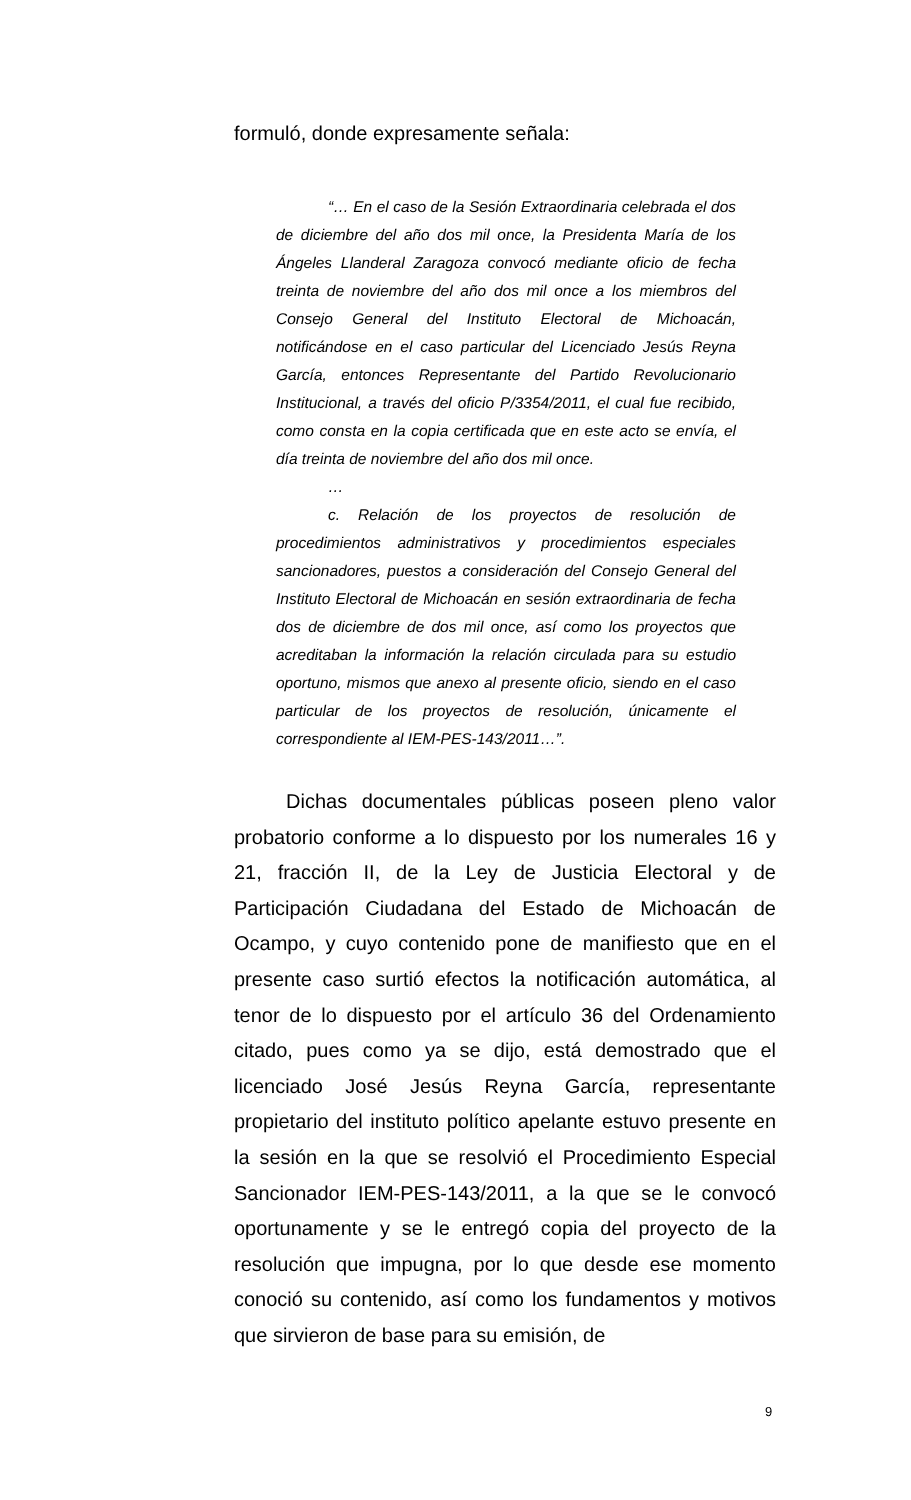formuló, donde expresamente señala:
“… En el caso de la Sesión Extraordinaria celebrada el dos de diciembre del año dos mil once, la Presidenta María de los Ángeles Llanderal Zaragoza convocó mediante oficio de fecha treinta de noviembre del año dos mil once a los miembros del Consejo General del Instituto Electoral de Michoacán, notificándose en el caso particular del Licenciado Jesús Reyna García, entonces Representante del Partido Revolucionario Institucional, a través del oficio P/3354/2011, el cual fue recibido, como consta en la copia certificada que en este acto se envía, el día treinta de noviembre del año dos mil once.
…
c. Relación de los proyectos de resolución de procedimientos administrativos y procedimientos especiales sancionadores, puestos a consideración del Consejo General del Instituto Electoral de Michoacán en sesión extraordinaria de fecha dos de diciembre de dos mil once, así como los proyectos que acreditaban la información la relación circulada para su estudio oportuno, mismos que anexo al presente oficio, siendo en el caso particular de los proyectos de resolución, únicamente el correspondiente al IEM-PES-143/2011…”.
Dichas documentales públicas poseen pleno valor probatorio conforme a lo dispuesto por los numerales 16 y 21, fracción II, de la Ley de Justicia Electoral y de Participación Ciudadana del Estado de Michoacán de Ocampo, y cuyo contenido pone de manifiesto que en el presente caso surtió efectos la notificación automática, al tenor de lo dispuesto por el artículo 36 del Ordenamiento citado, pues como ya se dijo, está demostrado que el licenciado José Jesús Reyna García, representante propietario del instituto político apelante estuvo presente en la sesión en la que se resolvió el Procedimiento Especial Sancionador IEM-PES-143/2011, a la que se le convocó oportunamente y se le entregó copia del proyecto de la resolución que impugna, por lo que desde ese momento conoció su contenido, así como los fundamentos y motivos que sirvieron de base para su emisión, de
9